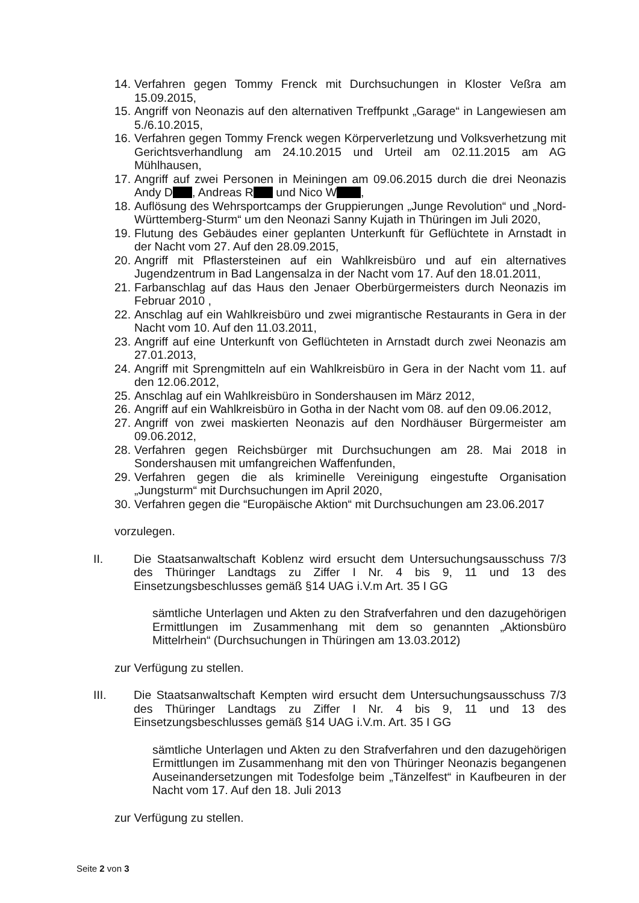14. Verfahren gegen Tommy Frenck mit Durchsuchungen in Kloster Veßra am 15.09.2015,
15. Angriff von Neonazis auf den alternativen Treffpunkt „Garage“ in Langewiesen am 5./6.10.2015,
16. Verfahren gegen Tommy Frenck wegen Körperverletzung und Volksverhetzung mit Gerichtsverhandlung am 24.10.2015 und Urteil am 02.11.2015 am AG Mühlhausen,
17. Angriff auf zwei Personen in Meiningen am 09.06.2015 durch die drei Neonazis Andy D , Andreas R und Nico W ,
18. Auflösung des Wehrsportcamps der Gruppierungen „Junge Revolution“ und „Nord-Württemberg-Sturm“ um den Neonazi Sanny Kujath in Thüringen im Juli 2020,
19. Flutung des Gebäudes einer geplanten Unterkunft für Geflüchtete in Arnstadt in der Nacht vom 27. Auf den 28.09.2015,
20. Angriff mit Pflastersteinen auf ein Wahlkreisbüro und auf ein alternatives Jugendzentrum in Bad Langensalza in der Nacht vom 17. Auf den 18.01.2011,
21. Farbanschlag auf das Haus den Jenaer Oberbürgermeisters durch Neonazis im Februar 2010 ,
22. Anschlag auf ein Wahlkreisbüro und zwei migrantische Restaurants in Gera in der Nacht vom 10. Auf den 11.03.2011,
23. Angriff auf eine Unterkunft von Geflüchteten in Arnstadt durch zwei Neonazis am 27.01.2013,
24. Angriff mit Sprengmitteln auf ein Wahlkreisbüro in Gera in der Nacht vom 11. auf den 12.06.2012,
25. Anschlag auf ein Wahlkreisbüro in Sondershausen im März 2012,
26. Angriff auf ein Wahlkreisbüro in Gotha in der Nacht vom 08. auf den 09.06.2012,
27. Angriff von zwei maskierten Neonazis auf den Nordhäuser Bürgermeister am 09.06.2012,
28. Verfahren gegen Reichsbürger mit Durchsuchungen am 28. Mai 2018 in Sondershausen mit umfangreichen Waffenfunden,
29. Verfahren gegen die als kriminelle Vereinigung eingestufte Organisation „Jungsturm“ mit Durchsuchungen im April 2020,
30. Verfahren gegen die “Europäische Aktion“ mit Durchsuchungen am 23.06.2017
vorzulegen.
II. Die Staatsanwaltschaft Koblenz wird ersucht dem Untersuchungsausschuss 7/3 des Thüringer Landtags zu Ziffer I Nr. 4 bis 9, 11 und 13 des Einsetzungsbeschlusses gemäß §14 UAG i.V.m Art. 35 I GG
sämtliche Unterlagen und Akten zu den Strafverfahren und den dazugehörigen Ermittlungen im Zusammenhang mit dem so genannten „Aktionsbüro Mittelrhein“ (Durchsuchungen in Thüringen am 13.03.2012)
zur Verfügung zu stellen.
III. Die Staatsanwaltschaft Kempten wird ersucht dem Untersuchungsausschuss 7/3 des Thüringer Landtags zu Ziffer I Nr. 4 bis 9, 11 und 13 des Einsetzungsbeschlusses gemäß §14 UAG i.V.m. Art. 35 I GG
sämtliche Unterlagen und Akten zu den Strafverfahren und den dazugehörigen Ermittlungen im Zusammenhang mit den von Thüringer Neonazis begangenen Auseinandersetzungen mit Todesfolge beim „Tänzelfest“ in Kaufbeuren in der Nacht vom 17. Auf den 18. Juli 2013
zur Verfügung zu stellen.
Seite 2 von 3